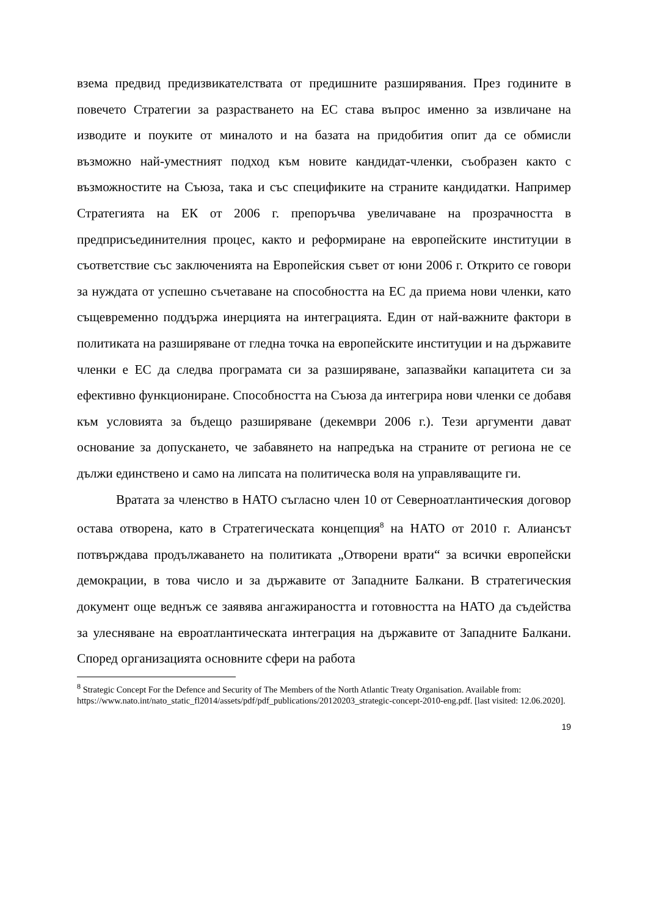взема предвид предизвикателствата от предишните разширявания. През годините в повечето Стратегии за разрастването на ЕС става въпрос именно за извличане на изводите и поуките от миналото и на базата на придобития опит да се обмисли възможно най-уместният подход към новите кандидат-членки, съобразен както с възможностите на Съюза, така и със спецификите на страните кандидатки. Например Стратегията на ЕК от 2006 г. препоръчва увеличаване на прозрачността в предприсъединителния процес, както и реформиране на европейските институции в съответствие със заключенията на Европейския съвет от юни 2006 г. Открито се говори за нуждата от успешно съчетаване на способността на ЕС да приема нови членки, като същевременно поддържа инерцията на интеграцията. Един от най-важните фактори в политиката на разширяване от гледна точка на европейските институции и на държавите членки е ЕС да следва програмата си за разширяване, запазвайки капацитета си за ефективно функциониране. Способността на Съюза да интегрира нови членки се добавя към условията за бъдещо разширяване (декември 2006 г.). Тези аргументи дават основание за допускането, че забавянето на напредъка на страните от региона не се дължи единствено и само на липсата на политическа воля на управляващите ги.
Вратата за членство в НАТО съгласно член 10 от Северноатлантическия договор остава отворена, като в Стратегическата концепция<sup>8</sup> на НАТО от 2010 г. Алиансът потвърждава продължаването на политиката „Отворени врати“ за всички европейски демокрации, в това число и за държавите от Западните Балкани. В стратегическия документ още веднъж се заявява ангажираността и готовността на НАТО да съдейства за улесняване на евроатлантическата интеграция на държавите от Западните Балкани. Според организацията основните сфери на работа
<sup>8</sup> Strategic Concept For the Defence and Security of The Members of the North Atlantic Treaty Organisation. Available from: https://www.nato.int/nato_static_fl2014/assets/pdf/pdf_publications/20120203_strategic-concept-2010-eng.pdf. [last visited: 12.06.2020].
19